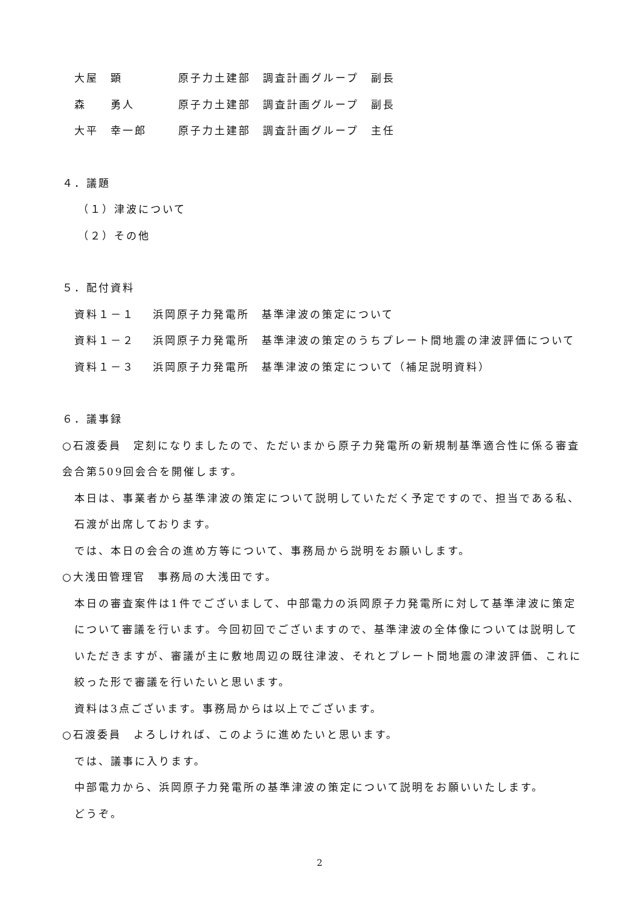大屋　顕 原子力土建部　調査計画グループ　副長
森　　勇人 原子力土建部　調査計画グループ　副長
大平　幸一郎 原子力土建部　調査計画グループ　主任
４．議題
（１）津波について
（２）その他
５．配付資料
資料１－１ 浜岡原子力発電所　基準津波の策定について
資料１－２ 浜岡原子力発電所　基準津波の策定のうちプレート間地震の津波評価について
資料１－３ 浜岡原子力発電所　基準津波の策定について（補足説明資料）
６．議事録
○石渡委員　定刻になりましたので、ただいまから原子力発電所の新規制基準適合性に係る審査会合第509回会合を開催します。
本日は、事業者から基準津波の策定について説明していただく予定ですので、担当である私、石渡が出席しております。
では、本日の会合の進め方等について、事務局から説明をお願いします。
○大浅田管理官　事務局の大浅田です。
本日の審査案件は1件でございまして、中部電力の浜岡原子力発電所に対して基準津波に策定について審議を行います。今回初回でございますので、基準津波の全体像については説明していただきますが、審議が主に敷地周辺の既往津波、それとプレート間地震の津波評価、これに絞った形で審議を行いたいと思います。
資料は3点ございます。事務局からは以上でございます。
○石渡委員　よろしければ、このように進めたいと思います。
では、議事に入ります。
中部電力から、浜岡原子力発電所の基準津波の策定について説明をお願いいたします。
どうぞ。
2